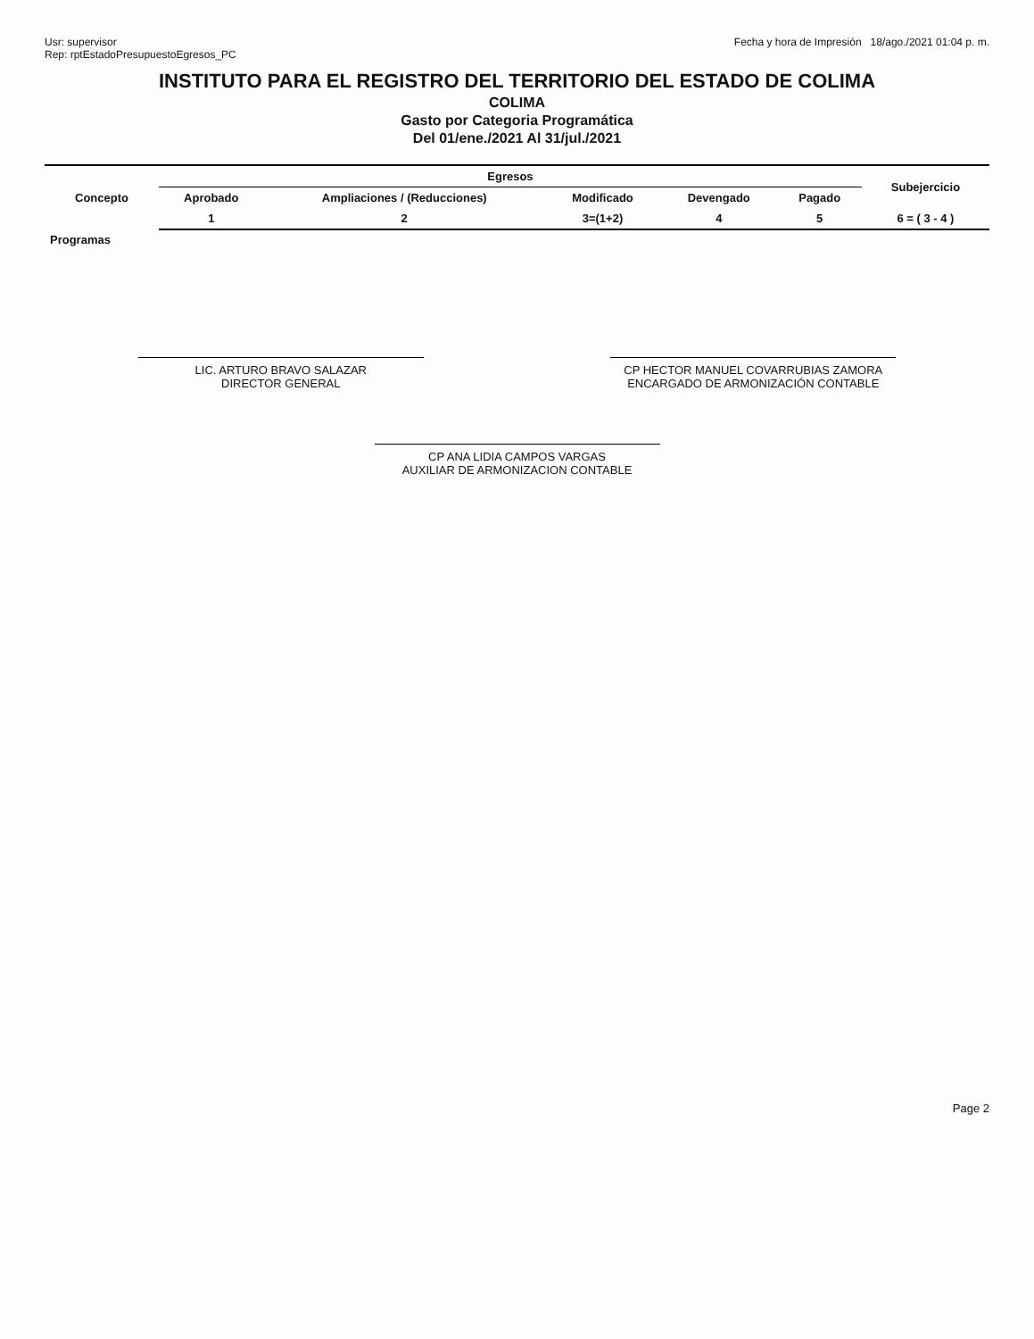Usr: supervisor
Rep: rptEstadoPresupuestoEgresos_PC
Fecha y hora de Impresión 18/ago./2021 01:04 p. m.
INSTITUTO PARA EL REGISTRO DEL TERRITORIO DEL ESTADO DE COLIMA
COLIMA
Gasto por Categoria Programática
Del 01/ene./2021 Al 31/jul./2021
| Concepto | Egresos | | | | | Subejercicio |
| --- | --- | --- | --- | --- | --- | --- |
| | Aprobado | Ampliaciones / (Reducciones) | Modificado | Devengado | Pagado | |
| | 1 | 2 | 3=(1+2) | 4 | 5 | 6 = ( 3 - 4 ) |
| Programas | | | | | | |
LIC. ARTURO BRAVO SALAZAR
DIRECTOR GENERAL
CP HECTOR MANUEL COVARRUBIAS ZAMORA
ENCARGADO DE ARMONIZACIÓN CONTABLE
CP ANA LIDIA CAMPOS VARGAS
AUXILIAR DE ARMONIZACION CONTABLE
Page 2